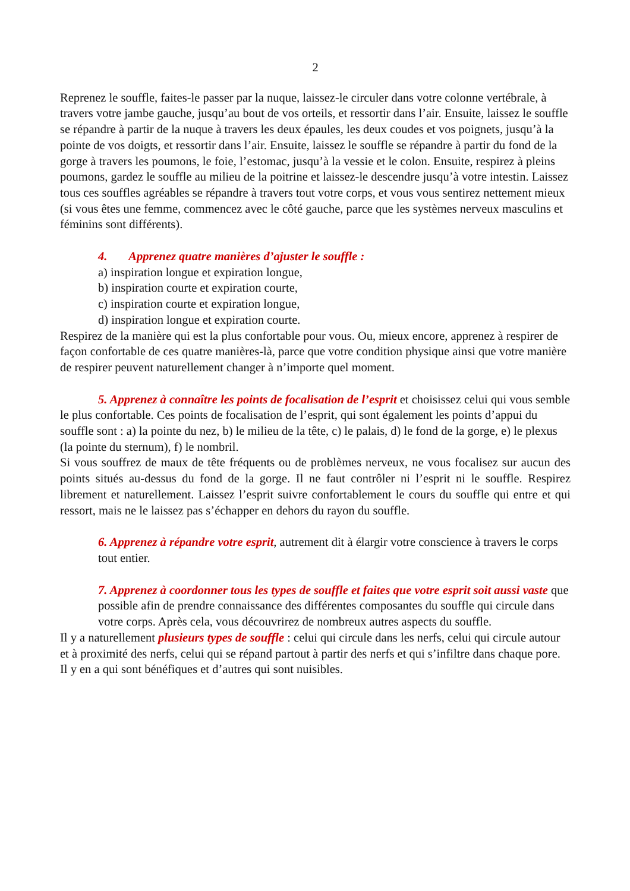2
Reprenez le souffle, faites-le passer par la nuque, laissez-le circuler dans votre colonne vertébrale, à travers votre jambe gauche, jusqu’au bout de vos orteils, et ressortir dans l’air. Ensuite, laissez le souffle se répandre à partir de la nuque à travers les deux épaules, les deux coudes et vos poignets, jusqu’à la pointe de vos doigts, et ressortir dans l’air. Ensuite, laissez le souffle se répandre à partir du fond de la gorge à travers les poumons, le foie, l’estomac, jusqu’à la vessie et le colon. Ensuite, respirez à pleins poumons, gardez le souffle au milieu de la poitrine et laissez-le descendre jusqu’à votre intestin. Laissez tous ces souffles agréables se répandre à travers tout votre corps, et vous vous sentirez nettement mieux (si vous êtes une femme, commencez avec le côté gauche, parce que les systèmes nerveux masculins et féminins sont différents).
4. Apprenez quatre manières d’ajuster le souffle :
a) inspiration longue et expiration longue,
b) inspiration courte et expiration courte,
c) inspiration courte et expiration longue,
d) inspiration longue et expiration courte.
Respirez de la manière qui est la plus confortable pour vous. Ou, mieux encore, apprenez à respirer de façon confortable de ces quatre manières-là, parce que votre condition physique ainsi que votre manière de respirer peuvent naturellement changer à n’importe quel moment.
5. Apprenez à connaître les points de focalisation de l’esprit et choisissez celui qui vous semble le plus confortable. Ces points de focalisation de l’esprit, qui sont également les points d’appui du souffle sont : a) la pointe du nez, b) le milieu de la tête, c) le palais, d) le fond de la gorge, e) le plexus (la pointe du sternum), f) le nombril.
Si vous souffrez de maux de tête fréquents ou de problèmes nerveux, ne vous focalisez sur aucun des points situés au-dessus du fond de la gorge. Il ne faut contrôler ni l’esprit ni le souffle. Respirez librement et naturellement. Laissez l’esprit suivre confortablement le cours du souffle qui entre et qui ressort, mais ne le laissez pas s’échapper en dehors du rayon du souffle.
6. Apprenez à répandre votre esprit, autrement dit à élargir votre conscience à travers le corps tout entier.
7. Apprenez à coordonner tous les types de souffle et faites que votre esprit soit aussi vaste que possible afin de prendre connaissance des différentes composantes du souffle qui circule dans votre corps. Après cela, vous découvrirez de nombreux autres aspects du souffle.
Il y a naturellement plusieurs types de souffle : celui qui circule dans les nerfs, celui qui circule autour et à proximité des nerfs, celui qui se répand partout à partir des nerfs et qui s’infiltre dans chaque pore. Il y en a qui sont bénéfiques et d’autres qui sont nuisibles.